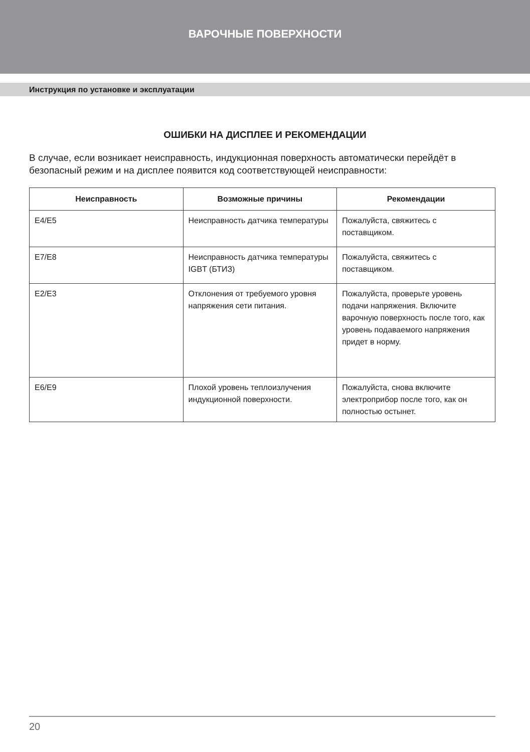ВАРОЧНЫЕ ПОВЕРХНОСТИ
Инструкция по установке и эксплуатации
ОШИБКИ НА ДИСПЛЕЕ И РЕКОМЕНДАЦИИ
В случае, если возникает неисправность, индукционная поверхность автоматически перейдёт в безопасный режим и на дисплее появится код соответствующей неисправности:
| Неисправность | Возможные причины | Рекомендации |
| --- | --- | --- |
| E4/E5 | Неисправность датчика температуры | Пожалуйста, свяжитесь с поставщиком. |
| E7/E8 | Неисправность датчика температуры IGBT (БТИЗ) | Пожалуйста, свяжитесь с поставщиком. |
| E2/E3 | Отклонения от требуемого уровня напряжения сети питания. | Пожалуйста, проверьте уровень подачи напряжения. Включите варочную поверхность после того, как уровень подаваемого напряжения придет в норму. |
| E6/E9 | Плохой уровень теплоизлучения индукционной поверхности. | Пожалуйста, снова включите электроприбор после того, как он полностью остынет. |
20